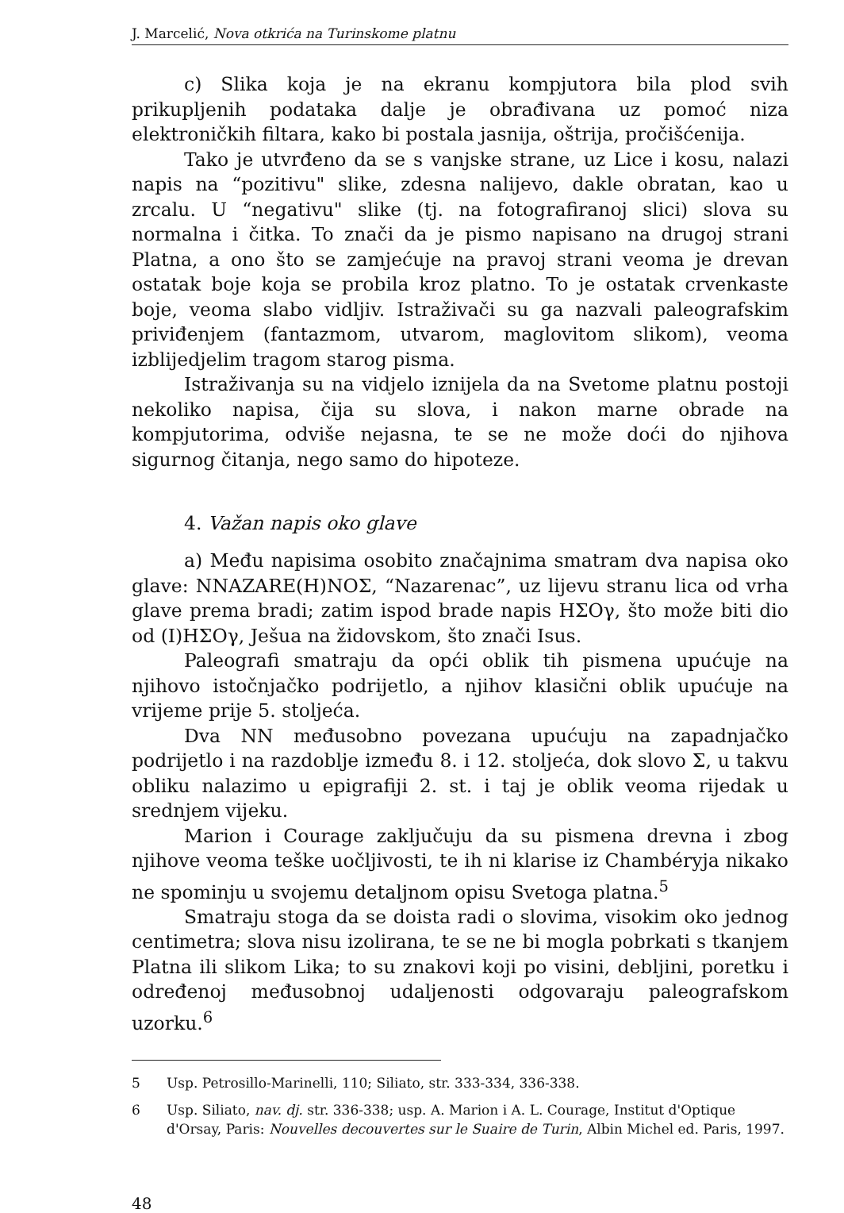J. Marcelić, Nova otkrića na Turinskome platnu
c) Slika koja je na ekranu kompjutora bila plod svih prikupljenih podataka dalje je obrađivana uz pomoć niza elektroničkih filtara, kako bi postala jasnija, oštrija, pročišćenija.
Tako je utvrđeno da se s vanjske strane, uz Lice i kosu, nalazi napis na “pozitivu" slike, zdesna nalijevo, dakle obratan, kao u zrcalu. U “negativu" slike (tj. na fotografiranoj slici) slova su normalna i čitka. To znači da je pismo napisano na drugoj strani Platna, a ono što se zamjećuje na pravoj strani veoma je drevan ostatak boje koja se probila kroz platno. To je ostatak crvenkaste boje, veoma slabo vidljiv. Istraživači su ga nazvali paleografskim priviđenjem (fantazmom, utvarom, maglovitom slikom), veoma izblijedjelim tragom starog pisma.
Istraživanja su na vidjelo iznijela da na Svetome platnu postoji nekoliko napisa, čija su slova, i nakon marne obrade na kompjutorima, odviše nejasna, te se ne može doći do njihova sigurnog čitanja, nego samo do hipoteze.
4. Važan napis oko glave
a) Među napisima osobito značajnima smatram dva napisa oko glave: NNAZARE(H)NOΣ, “Nazarenac”, uz lijevu stranu lica od vrha glave prema bradi; zatim ispod brade napis HΣOγ, što može biti dio od (I)HΣOγ, Ješua na židovskom, što znači Isus.
Paleografi smatraju da opći oblik tih pismena upućuje na njihovo istočnjačko podrijetlo, a njihov klasični oblik upućuje na vrijeme prije 5. stoljeća.
Dva NN međusobno povezana upućuju na zapadnjačko podrijetlo i na razdoblje između 8. i 12. stoljeća, dok slovo Σ, u takvu obliku nalazimo u epigrafiji 2. st. i taj je oblik veoma rijedak u srednjem vijeku.
Marion i Courage zaključuju da su pismena drevna i zbog njihove veoma teške uočljivosti, te ih ni klarise iz Chambéryja nikako ne spominju u svojemu detaljnom opisu Svetoga platna.<sup>5</sup>
Smatraju stoga da se doista radi o slovima, visokim oko jednog centimetra; slova nisu izolirana, te se ne bi mogla pobrkati s tkanjem Platna ili slikom Lika; to su znakovi koji po visini, debljini, poretku i određenoj međusobnoj udaljenosti odgovaraju paleografskom uzorku.<sup>6</sup>
5 Usp. Petrosillo-Marinelli, 110; Siliato, str. 333-334, 336-338.
6 Usp. Siliato, nav. dj. str. 336-338; usp. A. Marion i A. L. Courage, Institut d'Optique d'Orsay, Paris: Nouvelles decouvertes sur le Suaire de Turin, Albin Michel ed. Paris, 1997.
48